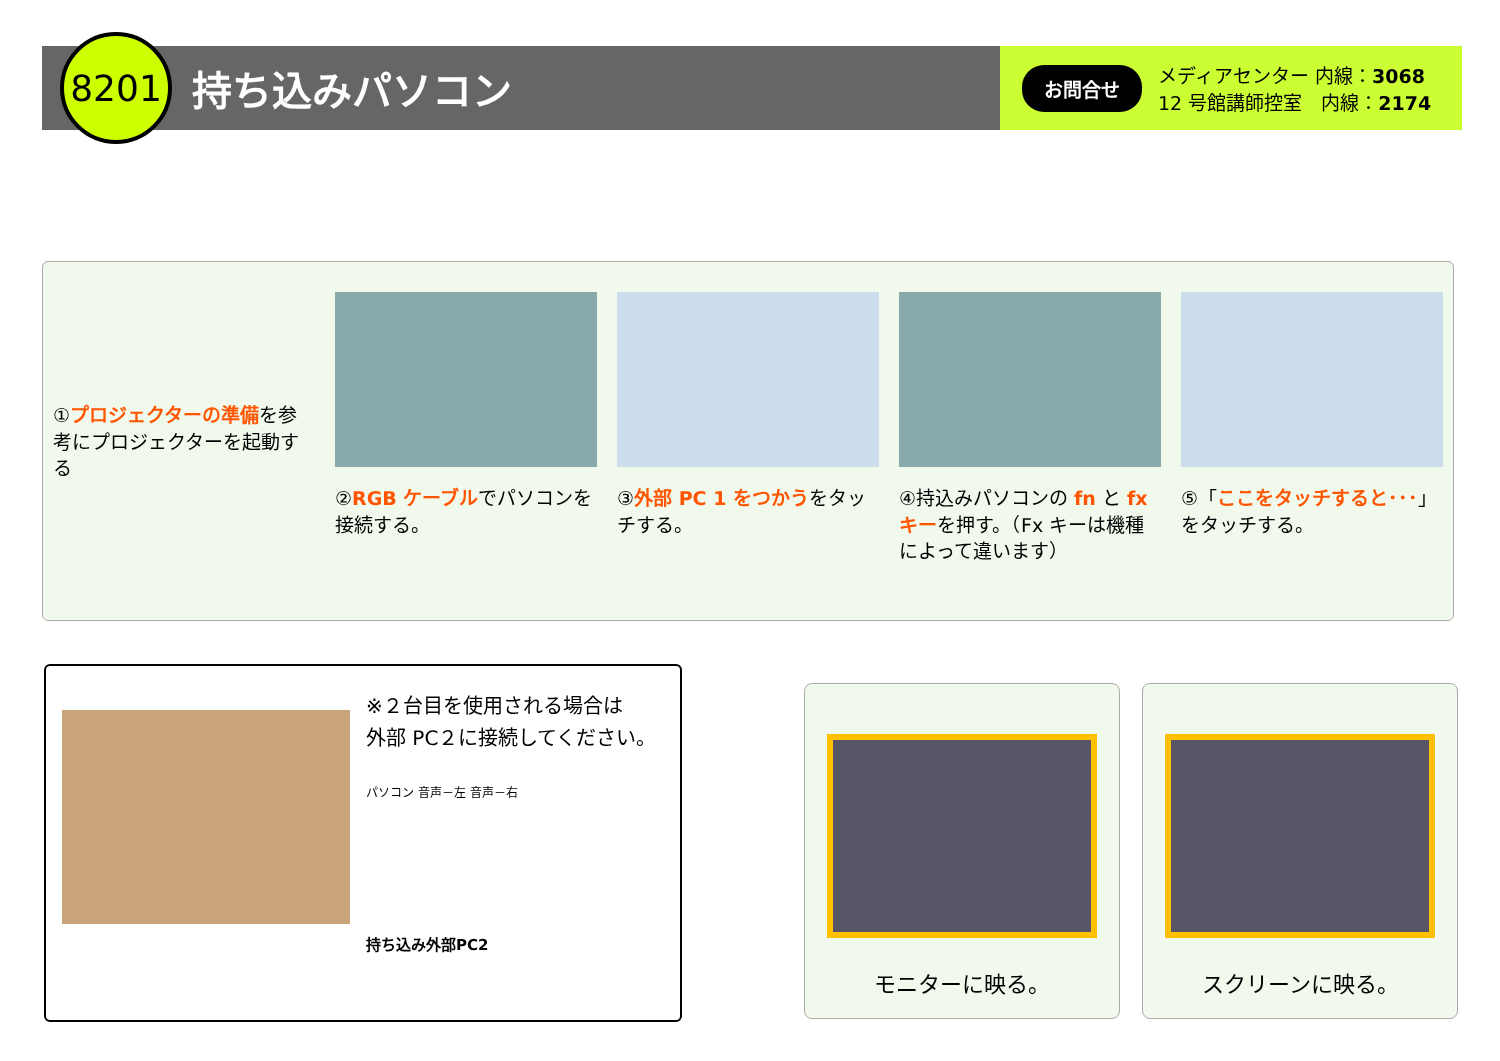8201
持ち込みパソコン
お問合せ
メディアセンター 内線：3068
12 号館講師控室　内線：2174
①プロジェクターの準備を参考にプロジェクターを起動する
②RGB ケーブルでパソコンを接続する。 ③外部 PC 1 をつかうをタッチする。 ④持込みパソコンの fn と fx キーを押す。（Fx キーは機種によって違います）
⑤「ここをタッチすると･･･」をタッチする。
※２台目を使用される場合は
外部 PC２に接続してください。
パソコン 音声－左 音声－右
持ち込み外部PC2
モニターに映る。 スクリーンに映る。